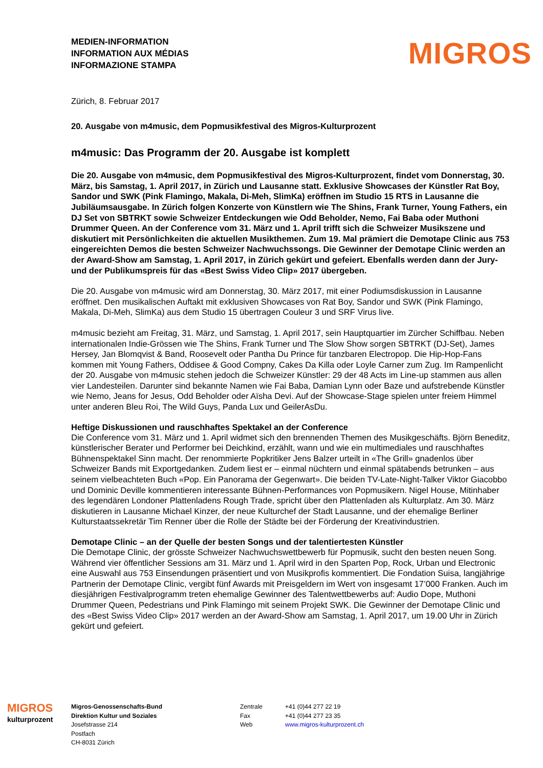MEDIEN-INFORMATION
INFORMATION AUX MÉDIAS
INFORMAZIONE STAMPA
MIGROS
Zürich, 8. Februar 2017
20. Ausgabe von m4music, dem Popmusikfestival des Migros-Kulturprozent
m4music: Das Programm der 20. Ausgabe ist komplett
Die 20. Ausgabe von m4music, dem Popmusikfestival des Migros-Kulturprozent, findet vom Donnerstag, 30. März, bis Samstag, 1. April 2017, in Zürich und Lausanne statt. Exklusive Showcases der Künstler Rat Boy, Sandor und SWK (Pink Flamingo, Makala, Di-Meh, SlimKa) eröffnen im Studio 15 RTS in Lausanne die Jubiläumsausgabe. In Zürich folgen Konzerte von Künstlern wie The Shins, Frank Turner, Young Fathers, ein DJ Set von SBTRKT sowie Schweizer Entdeckungen wie Odd Beholder, Nemo, Fai Baba oder Muthoni Drummer Queen. An der Conference vom 31. März und 1. April trifft sich die Schweizer Musikszene und diskutiert mit Persönlichkeiten die aktuellen Musikthemen. Zum 19. Mal prämiert die Demotape Clinic aus 753 eingereichten Demos die besten Schweizer Nachwuchssongs. Die Gewinner der Demotape Clinic werden an der Award-Show am Samstag, 1. April 2017, in Zürich gekürt und gefeiert. Ebenfalls werden dann der Jury- und der Publikumspreis für das «Best Swiss Video Clip» 2017 übergeben.
Die 20. Ausgabe von m4music wird am Donnerstag, 30. März 2017, mit einer Podiumsdiskussion in Lausanne eröffnet. Den musikalischen Auftakt mit exklusiven Showcases von Rat Boy, Sandor und SWK (Pink Flamingo, Makala, Di-Meh, SlimKa) aus dem Studio 15 übertragen Couleur 3 und SRF Virus live.
m4music bezieht am Freitag, 31. März, und Samstag, 1. April 2017, sein Hauptquartier im Zürcher Schiffbau. Neben internationalen Indie-Grössen wie The Shins, Frank Turner und The Slow Show sorgen SBTRKT (DJ-Set), James Hersey, Jan Blomqvist & Band, Roosevelt oder Pantha Du Prince für tanzbaren Electropop. Die Hip-Hop-Fans kommen mit Young Fathers, Oddisee & Good Compny, Cakes Da Killa oder Loyle Carner zum Zug. Im Rampenlicht der 20. Ausgabe von m4music stehen jedoch die Schweizer Künstler: 29 der 48 Acts im Line-up stammen aus allen vier Landesteilen. Darunter sind bekannte Namen wie Fai Baba, Damian Lynn oder Baze und aufstrebende Künstler wie Nemo, Jeans for Jesus, Odd Beholder oder Aïsha Devi. Auf der Showcase-Stage spielen unter freiem Himmel unter anderen Bleu Roi, The Wild Guys, Panda Lux und GeilerAsDu.
Heftige Diskussionen und rauschhaftes Spektakel an der Conference
Die Conference vom 31. März und 1. April widmet sich den brennenden Themen des Musikgeschäfts. Björn Beneditz, künstlerischer Berater und Performer bei Deichkind, erzählt, wann und wie ein multimediales und rauschhaftes Bühnenspektakel Sinn macht. Der renommierte Popkritiker Jens Balzer urteilt in «The Grill» gnadenlos über Schweizer Bands mit Exportgedanken. Zudem liest er – einmal nüchtern und einmal spätabends betrunken – aus seinem vielbeachteten Buch «Pop. Ein Panorama der Gegenwart». Die beiden TV-Late-Night-Talker Viktor Giacobbo und Dominic Deville kommentieren interessante Bühnen-Performances von Popmusikern. Nigel House, Mitinhaber des legendären Londoner Plattenladens Rough Trade, spricht über den Plattenladen als Kulturplatz. Am 30. März diskutieren in Lausanne Michael Kinzer, der neue Kulturchef der Stadt Lausanne, und der ehemalige Berliner Kulturstaatssekretär Tim Renner über die Rolle der Städte bei der Förderung der Kreativindustrien.
Demotape Clinic – an der Quelle der besten Songs und der talentiertesten Künstler
Die Demotape Clinic, der grösste Schweizer Nachwuchswettbewerb für Popmusik, sucht den besten neuen Song. Während vier öffentlicher Sessions am 31. März und 1. April wird in den Sparten Pop, Rock, Urban und Electronic eine Auswahl aus 753 Einsendungen präsentiert und von Musikprofis kommentiert. Die Fondation Suisa, langjährige Partnerin der Demotape Clinic, vergibt fünf Awards mit Preisgeldern im Wert von insgesamt 17’000 Franken. Auch im diesjährigen Festivalprogramm treten ehemalige Gewinner des Talentwettbewerbs auf: Audio Dope, Muthoni Drummer Queen, Pedestrians und Pink Flamingo mit seinem Projekt SWK. Die Gewinner der Demotape Clinic und des «Best Swiss Video Clip» 2017 werden an der Award-Show am Samstag, 1. April 2017, um 19.00 Uhr in Zürich gekürt und gefeiert.
MIGROS
kulturprozent
Migros-Genossenschafts-Bund
Direktion Kultur und Soziales
Josefstrasse 214
Postfach
CH-8031 Zürich
Zentrale
Fax
Web
+41 (0)44 277 22 19
+41 (0)44 277 23 35
www.migros-kulturprozent.ch